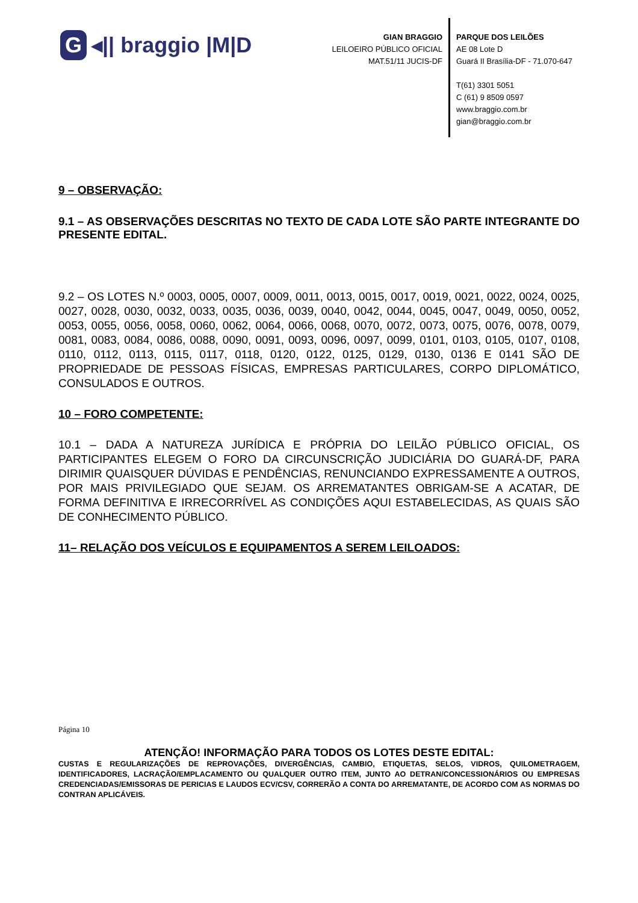G ◂|| braggio |M|D
GIAN BRAGGIO
LEILOEIRO PÚBLICO OFICIAL
MAT.51/11 JUCIS-DF
PARQUE DOS LEILÕES
AE 08 Lote D
Guará II Brasília-DF - 71.070-647
T(61) 3301 5051
C (61) 9 8509 0597
www.braggio.com.br
gian@braggio.com.br
9 – OBSERVAÇÃO:
9.1 – AS OBSERVAÇÕES DESCRITAS NO TEXTO DE CADA LOTE SÃO PARTE INTEGRANTE DO PRESENTE EDITAL.
9.2 – OS LOTES N.º 0003, 0005, 0007, 0009, 0011, 0013, 0015, 0017, 0019, 0021, 0022, 0024, 0025, 0027, 0028, 0030, 0032, 0033, 0035, 0036, 0039, 0040, 0042, 0044, 0045, 0047, 0049, 0050, 0052, 0053, 0055, 0056, 0058, 0060, 0062, 0064, 0066, 0068, 0070, 0072, 0073, 0075, 0076, 0078, 0079, 0081, 0083, 0084, 0086, 0088, 0090, 0091, 0093, 0096, 0097, 0099, 0101, 0103, 0105, 0107, 0108, 0110, 0112, 0113, 0115, 0117, 0118, 0120, 0122, 0125, 0129, 0130, 0136 E 0141 SÃO DE PROPRIEDADE DE PESSOAS FÍSICAS, EMPRESAS PARTICULARES, CORPO DIPLOMÁTICO, CONSULADOS E OUTROS.
10 – FORO COMPETENTE:
10.1 – DADA A NATUREZA JURÍDICA E PRÓPRIA DO LEILÃO PÚBLICO OFICIAL, OS PARTICIPANTES ELEGEM O FORO DA CIRCUNSCRIÇÃO JUDICIÁRIA DO GUARÁ-DF, PARA DIRIMIR QUAISQUER DÚVIDAS E PENDÊNCIAS, RENUNCIANDO EXPRESSAMENTE A OUTROS, POR MAIS PRIVILEGIADO QUE SEJAM. OS ARREMATANTES OBRIGAM-SE A ACATAR, DE FORMA DEFINITIVA E IRRECORRÍVEL AS CONDIÇÕES AQUI ESTABELECIDAS, AS QUAIS SÃO DE CONHECIMENTO PÚBLICO.
11– RELAÇÃO DOS VEÍCULOS E EQUIPAMENTOS A SEREM LEILOADOS:
Página 10
ATENÇÃO! INFORMAÇÃO PARA TODOS OS LOTES DESTE EDITAL:
CUSTAS E REGULARIZAÇÕES DE REPROVAÇÕES, DIVERGÊNCIAS, CAMBIO, ETIQUETAS, SELOS, VIDROS, QUILOMETRAGEM, IDENTIFICADORES, LACRAÇÃO/EMPLACAMENTO OU QUALQUER OUTRO ITEM, JUNTO AO DETRAN/CONCESSIONÁRIOS OU EMPRESAS CREDENCIADAS/EMISSORAS DE PERICIAS E LAUDOS ECV/CSV, CORRERÃO A CONTA DO ARREMATANTE, DE ACORDO COM AS NORMAS DO CONTRAN APLICÁVEIS.